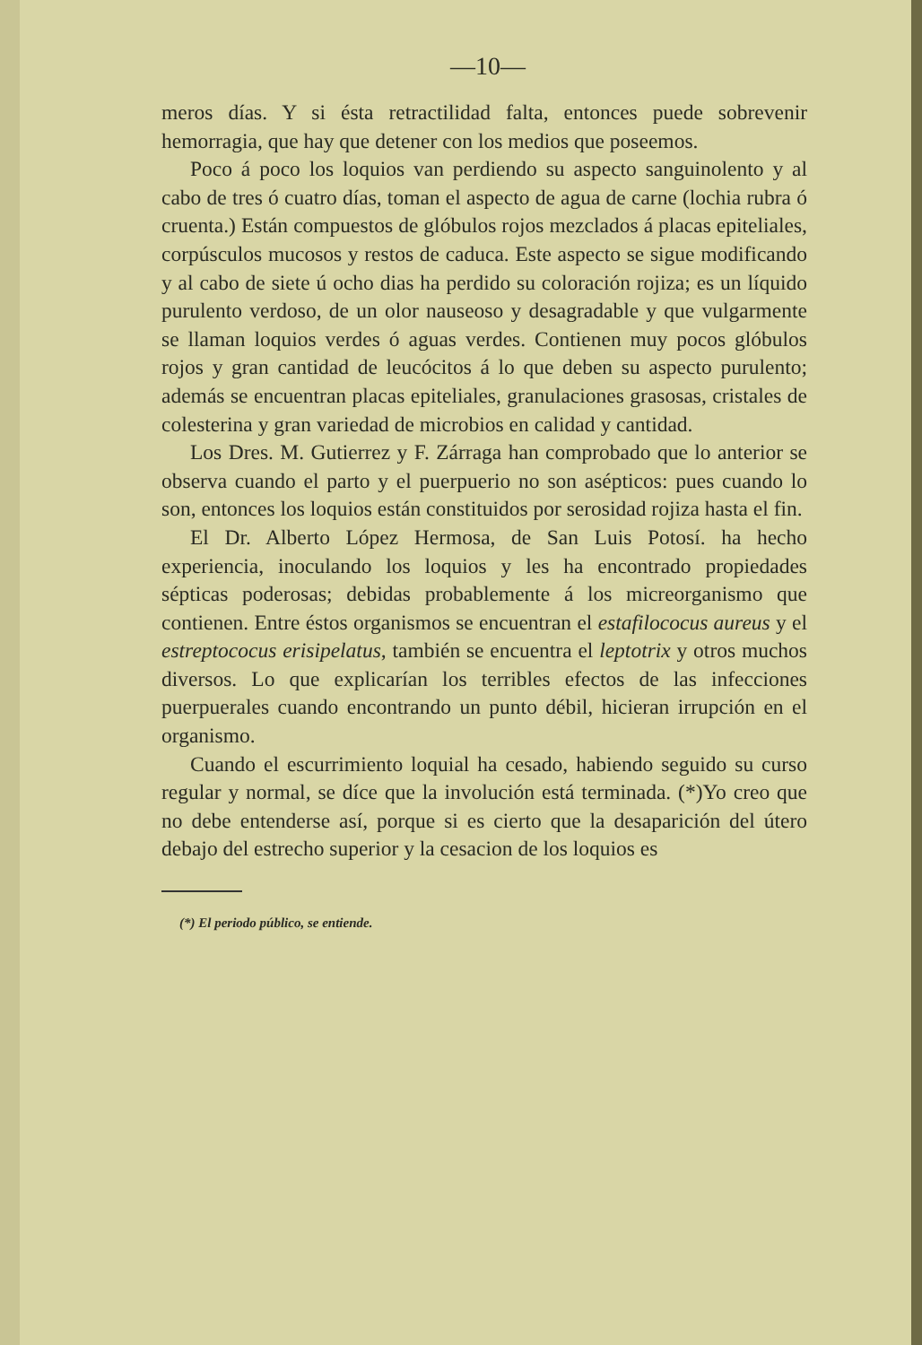—10—
meros días. Y si ésta retractilidad falta, entonces puede sobrevenir hemorragia, que hay que detener con los medios que poseemos.
Poco á poco los loquios van perdiendo su aspecto sanguinolento y al cabo de tres ó cuatro días, toman el aspecto de agua de carne (lochia rubra ó cruenta.) Están compuestos de glóbulos rojos mezclados á placas epiteliales, corpúsculos mucosos y restos de caduca. Este aspecto se sigue modificando y al cabo de siete ú ocho dias ha perdido su coloración rojiza; es un líquido purulento verdoso, de un olor nauseoso y desagradable y que vulgarmente se llaman loquios verdes ó aguas verdes. Contienen muy pocos glóbulos rojos y gran cantidad de leucócitos á lo que deben su aspecto purulento; además se encuentran placas epiteliales, granulaciones grasosas, cristales de colesterina y gran variedad de microbios en calidad y cantidad.
Los Dres. M. Gutierrez y F. Zárraga han comprobado que lo anterior se observa cuando el parto y el puerpuerio no son asépticos: pues cuando lo son, entonces los loquios están constituidos por serosidad rojiza hasta el fin.
El Dr. Alberto López Hermosa, de San Luis Potosí. ha hecho experiencia, inoculando los loquios y les ha encontrado propiedades sépticas poderosas; debidas probablemente á los micreorganismo que contienen. Entre éstos organismos se encuentran el estafilococus aureus y el estreptococus erisipelatus, también se encuentra el leptotrix y otros muchos diversos. Lo que explicarían los terribles efectos de las infecciones puerpuerales cuando encontrando un punto débil, hicieran irrupción en el organismo.
Cuando el escurrimiento loquial ha cesado, habiendo seguido su curso regular y normal, se díce que la involución está terminada. (*)Yo creo que no debe entenderse así, porque si es cierto que la desaparición del útero debajo del estrecho superior y la cesacion de los loquios es
(*) El periodo público, se entiende.